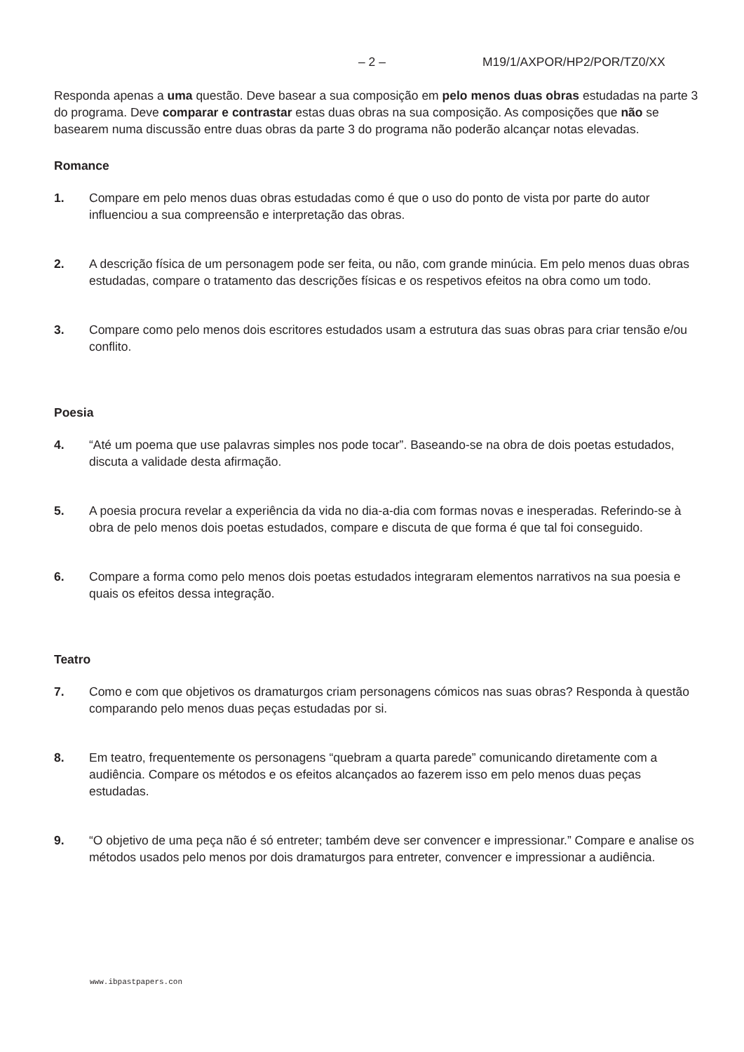– 2 – M19/1/AXPOR/HP2/POR/TZ0/XX
Responda apenas a uma questão. Deve basear a sua composição em pelo menos duas obras estudadas na parte 3 do programa. Deve comparar e contrastar estas duas obras na sua composição. As composições que não se basearem numa discussão entre duas obras da parte 3 do programa não poderão alcançar notas elevadas.
Romance
1. Compare em pelo menos duas obras estudadas como é que o uso do ponto de vista por parte do autor influenciou a sua compreensão e interpretação das obras.
2. A descrição física de um personagem pode ser feita, ou não, com grande minúcia. Em pelo menos duas obras estudadas, compare o tratamento das descrições físicas e os respetivos efeitos na obra como um todo.
3. Compare como pelo menos dois escritores estudados usam a estrutura das suas obras para criar tensão e/ou conflito.
Poesia
4. “Até um poema que use palavras simples nos pode tocar”. Baseando-se na obra de dois poetas estudados, discuta a validade desta afirmação.
5. A poesia procura revelar a experiência da vida no dia-a-dia com formas novas e inesperadas. Referindo-se à obra de pelo menos dois poetas estudados, compare e discuta de que forma é que tal foi conseguido.
6. Compare a forma como pelo menos dois poetas estudados integraram elementos narrativos na sua poesia e quais os efeitos dessa integração.
Teatro
7. Como e com que objetivos os dramaturgos criam personagens cómicos nas suas obras? Responda à questão comparando pelo menos duas peças estudadas por si.
8. Em teatro, frequentemente os personagens “quebram a quarta parede” comunicando diretamente com a audiência. Compare os métodos e os efeitos alcançados ao fazerem isso em pelo menos duas peças estudadas.
9. “O objetivo de uma peça não é só entreter; também deve ser convencer e impressionar.” Compare e analise os métodos usados pelo menos por dois dramaturgos para entreter, convencer e impressionar a audiência.
www.ibpastpapers.con